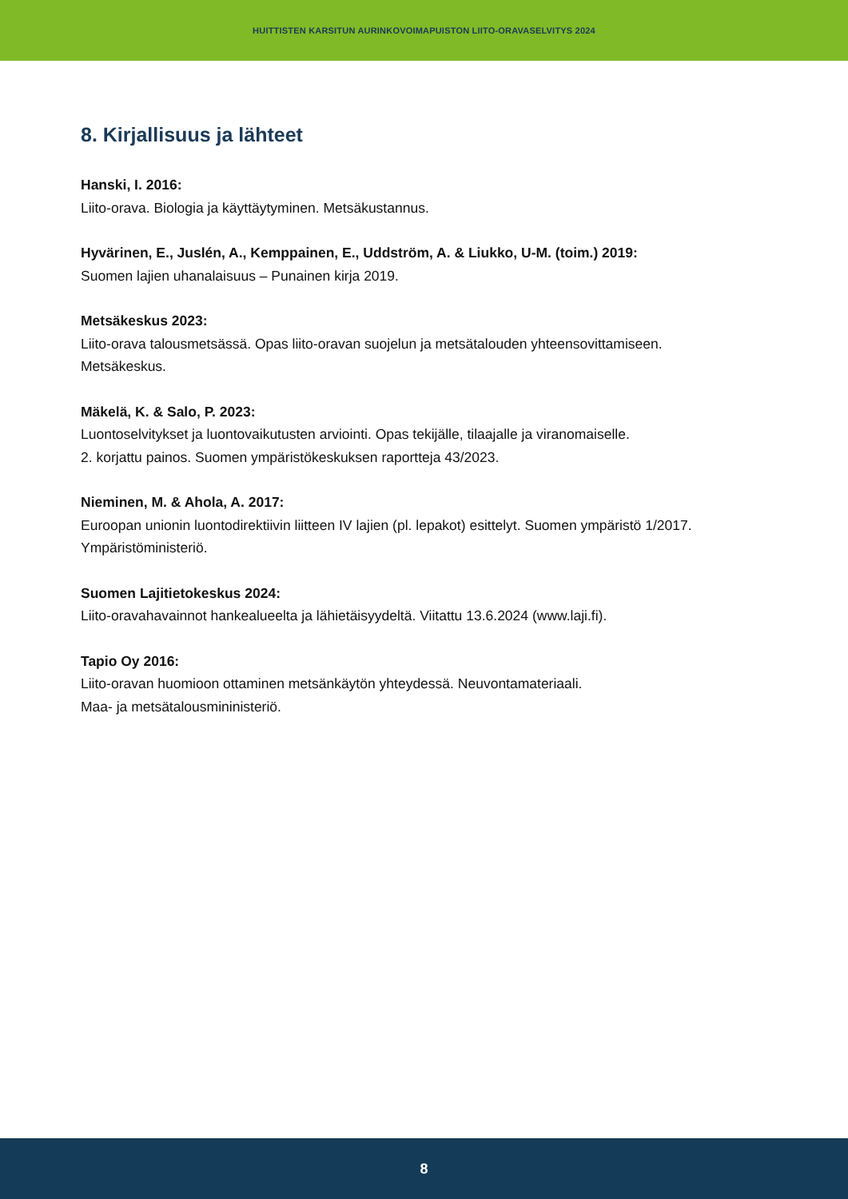HUITTISTEN KARSITUN AURINKOVOIMAPUISTON LIITO-ORAVASELVITYS 2024
8. Kirjallisuus ja lähteet
Hanski, I. 2016:
Liito-orava. Biologia ja käyttäytyminen. Metsäkustannus.
Hyvärinen, E., Juslén, A., Kemppainen, E., Uddström, A. & Liukko, U-M. (toim.) 2019:
Suomen lajien uhanalaisuus – Punainen kirja 2019.
Metsäkeskus 2023:
Liito-orava talousmetsässä. Opas liito-oravan suojelun ja metsätalouden yhteensovittamiseen.
Metsäkeskus.
Mäkelä, K. & Salo, P. 2023:
Luontoselvitykset ja luontovaikutusten arviointi. Opas tekijälle, tilaajalle ja viranomaiselle.
2. korjattu painos. Suomen ympäristökeskuksen raportteja 43/2023.
Nieminen, M. & Ahola, A. 2017:
Euroopan unionin luontodirektiivin liitteen IV lajien (pl. lepakot) esittelyt. Suomen ympäristö 1/2017.
Ympäristöministeriö.
Suomen Lajitietokeskus 2024:
Liito-oravahavainnot hankealueelta ja lähietäisyydeltä. Viitattu 13.6.2024 (www.laji.fi).
Tapio Oy 2016:
Liito-oravan huomioon ottaminen metsänkäytön yhteydessä. Neuvontamateriaali.
Maa- ja metsätalousmininisteriö.
8